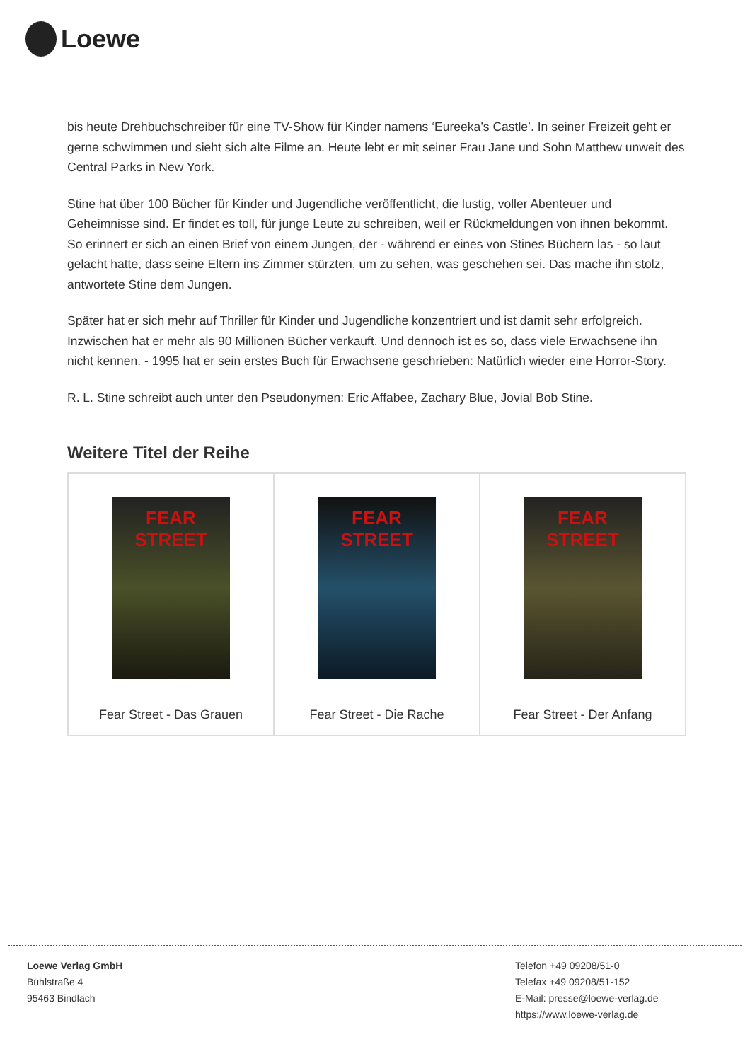Loewe
bis heute Drehbuchschreiber für eine TV-Show für Kinder namens ‘Eureeka’s Castle’. In seiner Freizeit geht er gerne schwimmen und sieht sich alte Filme an. Heute lebt er mit seiner Frau Jane und Sohn Matthew unweit des Central Parks in New York.
Stine hat über 100 Bücher für Kinder und Jugendliche veröffentlicht, die lustig, voller Abenteuer und Geheimnisse sind. Er findet es toll, für junge Leute zu schreiben, weil er Rückmeldungen von ihnen bekommt. So erinnert er sich an einen Brief von einem Jungen, der - während er eines von Stines Büchern las - so laut gelacht hatte, dass seine Eltern ins Zimmer stürzten, um zu sehen, was geschehen sei. Das mache ihn stolz, antwortete Stine dem Jungen.
Später hat er sich mehr auf Thriller für Kinder und Jugendliche konzentriert und ist damit sehr erfolgreich. Inzwischen hat er mehr als 90 Millionen Bücher verkauft. Und dennoch ist es so, dass viele Erwachsene ihn nicht kennen. - 1995 hat er sein erstes Buch für Erwachsene geschrieben: Natürlich wieder eine Horror-Story.
R. L. Stine schreibt auch unter den Pseudonymen: Eric Affabee, Zachary Blue, Jovial Bob Stine.
Weitere Titel der Reihe
FEAR STREET
Fear Street - Das Grauen
FEAR STREET
Fear Street - Die Rache
FEAR STREET
Fear Street - Der Anfang
Loewe Verlag GmbH
Bühlstraße 4
95463 Bindlach
Telefon +49 09208/51-0
Telefax +49 09208/51-152
E-Mail: presse@loewe-verlag.de
https://www.loewe-verlag.de